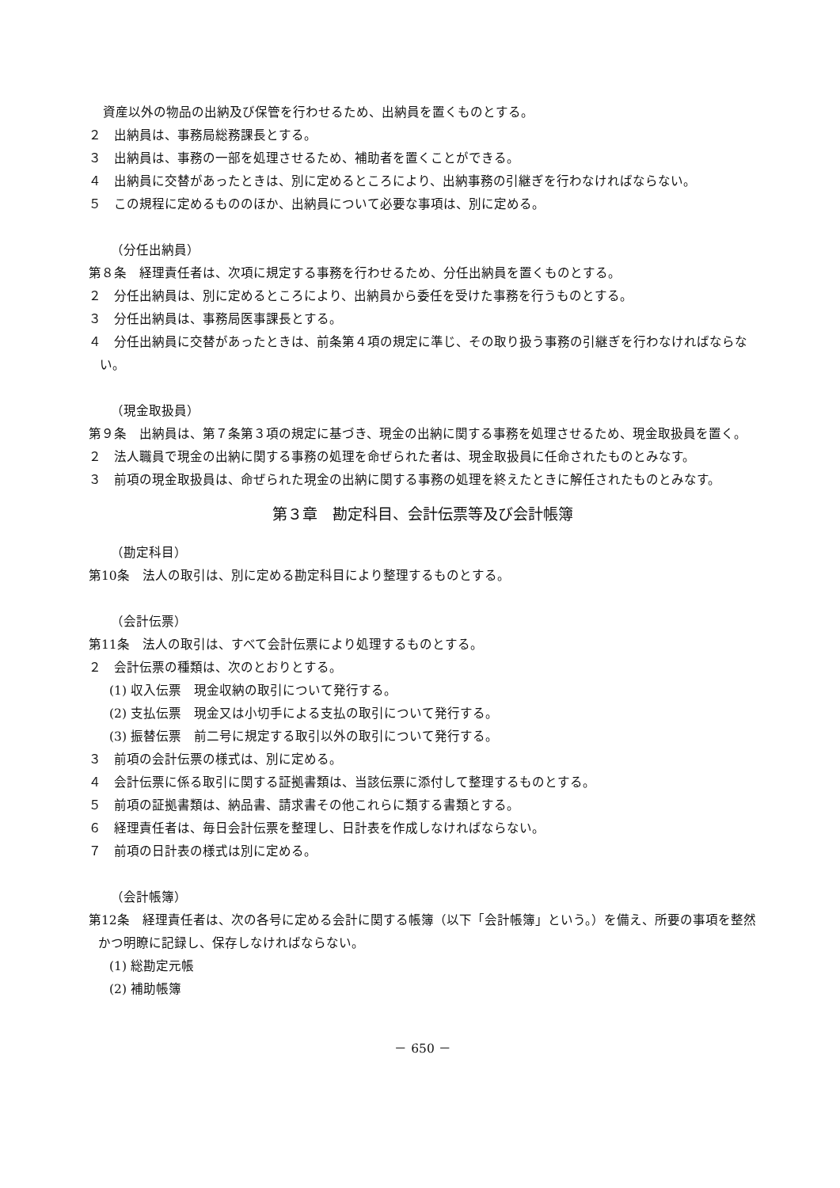資産以外の物品の出納及び保管を行わせるため、出納員を置くものとする。
２　出納員は、事務局総務課長とする。
３　出納員は、事務の一部を処理させるため、補助者を置くことができる。
４　出納員に交替があったときは、別に定めるところにより、出納事務の引継ぎを行わなければならない。
５　この規程に定めるもののほか、出納員について必要な事項は、別に定める。
（分任出納員）
第８条　経理責任者は、次項に規定する事務を行わせるため、分任出納員を置くものとする。
２　分任出納員は、別に定めるところにより、出納員から委任を受けた事務を行うものとする。
３　分任出納員は、事務局医事課長とする。
４　分任出納員に交替があったときは、前条第４項の規定に準じ、その取り扱う事務の引継ぎを行わなければならない。
（現金取扱員）
第９条　出納員は、第７条第３項の規定に基づき、現金の出納に関する事務を処理させるため、現金取扱員を置く。
２　法人職員で現金の出納に関する事務の処理を命ぜられた者は、現金取扱員に任命されたものとみなす。
３　前項の現金取扱員は、命ぜられた現金の出納に関する事務の処理を終えたときに解任されたものとみなす。
第３章　勘定科目、会計伝票等及び会計帳簿
（勘定科目）
第10条　法人の取引は、別に定める勘定科目により整理するものとする。
（会計伝票）
第11条　法人の取引は、すべて会計伝票により処理するものとする。
２　会計伝票の種類は、次のとおりとする。
(1) 収入伝票　現金収納の取引について発行する。
(2) 支払伝票　現金又は小切手による支払の取引について発行する。
(3) 振替伝票　前二号に規定する取引以外の取引について発行する。
３　前項の会計伝票の様式は、別に定める。
４　会計伝票に係る取引に関する証拠書類は、当該伝票に添付して整理するものとする。
５　前項の証拠書類は、納品書、請求書その他これらに類する書類とする。
６　経理責任者は、毎日会計伝票を整理し、日計表を作成しなければならない。
７　前項の日計表の様式は別に定める。
（会計帳簿）
第12条　経理責任者は、次の各号に定める会計に関する帳簿（以下「会計帳簿」という。）を備え、所要の事項を整然かつ明瞭に記録し、保存しなければならない。
(1) 総勘定元帳
(2) 補助帳簿
－ 650 －